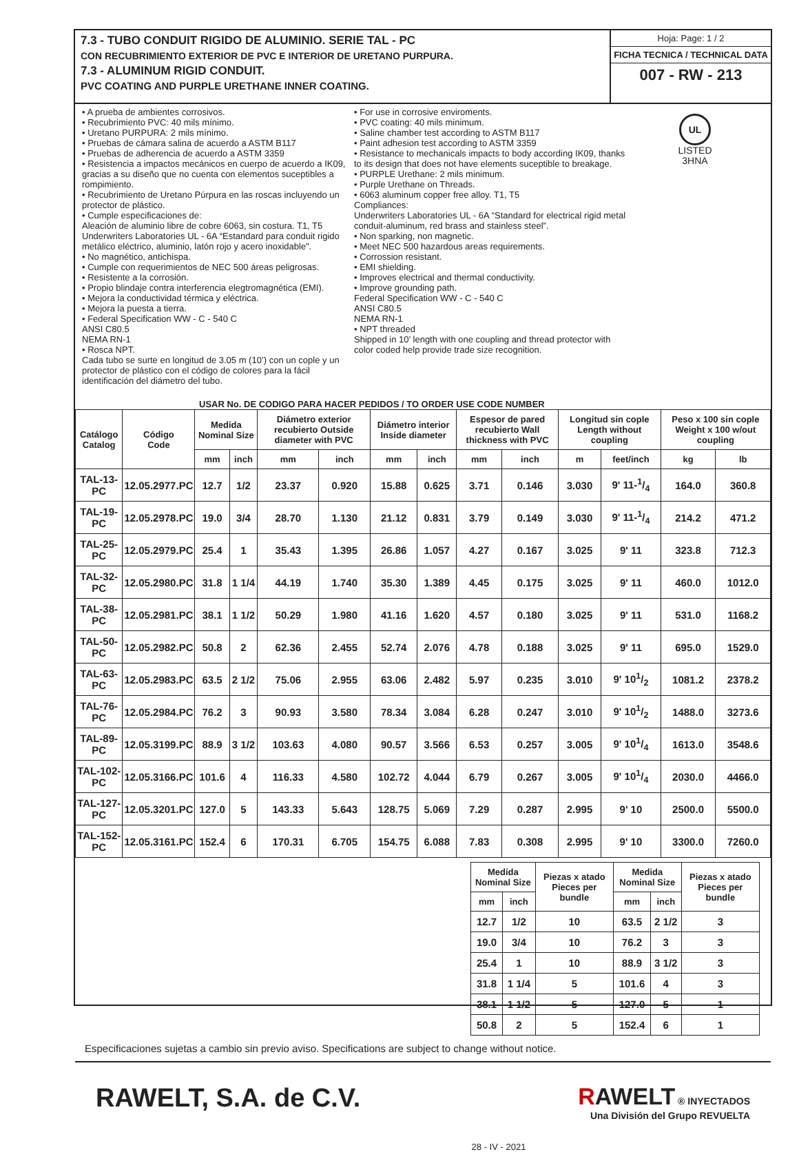7.3 - TUBO CONDUIT RIGIDO DE ALUMINIO. SERIE TAL - PC
CON RECUBRIMIENTO EXTERIOR DE PVC E INTERIOR DE URETANO PURPURA.
7.3 - ALUMINUM RIGID CONDUIT.
PVC COATING AND PURPLE URETHANE INNER COATING.
Hoja: Page: 1 / 2
FICHA TECNICA / TECHNICAL DATA
007 - RW - 213
• A prueba de ambientes corrosivos.
• Recubrimiento PVC: 40 mils mínimo.
• Uretano PURPURA: 2 mils mínimo.
• Pruebas de cámara salina de acuerdo a ASTM B117
• Pruebas de adherencia de acuerdo a ASTM 3359
• Resistencia a impactos mecánicos en cuerpo de acuerdo a IK09, gracias a su diseño que no cuenta con elementos suceptibles a rompimiento.
• Recubrimiento de Uretano Púrpura en las roscas incluyendo un protector de plástico.
• Cumple especificaciones de:
Aleación de aluminio libre de cobre 6063, sin costura. T1, T5
Underwriters Laboratories UL - 6A “Estandard para conduit rigido metálico eléctrico, aluminio, latón rojo y acero inoxidable”.
• No magnético, antichispa.
• Cumple con requerimientos de NEC 500 áreas peligrosas.
• Resistente a la corrosión.
• Propio blindaje contra interferencia elegtromagnética (EMI).
• Mejora la conductividad térmica y eléctrica.
• Mejora la puesta a tierra.
• Federal Specification WW - C - 540 C
ANSI C80.5
NEMA RN-1
• Rosca NPT.
Cada tubo se surte en longitud de 3.05 m (10’) con un cople y un protector de plástico con el código de colores para la fácil identificación del diámetro del tubo.
• For use in corrosive enviroments.
• PVC coating: 40 mils minimum.
• Saline chamber test according to ASTM B117
• Paint adhesion test according to ASTM 3359
• Resistance to mechanicals impacts to body according IK09, thanks to its design that does not have elements suceptible to breakage.
• PURPLE Urethane: 2 mils minimum.
• Purple Urethane on Threads.
• 6063 aluminum copper free alloy. T1, T5
Compliances:
Underwriters Laboratories UL - 6A “Standard for electrical rigid metal conduit-aluminum, red brass and stainless steel”.
• Non sparking, non magnetic.
• Meet NEC 500 hazardous areas requirements.
• Corrossion resistant.
• EMI shielding.
• Improves electrical and thermal conductivity.
• Improve grounding path.
Federal Specification WW - C - 540 C
ANSI C80.5
NEMA RN-1
• NPT threaded
Shipped in 10’ length with one coupling and thread protector with color coded help provide trade size recognition.
UL
LISTED
3HNA
USAR No. DE CODIGO PARA HACER PEDIDOS / TO ORDER USE CODE NUMBER
| Catálogo Catalog | Código Code | Medida Nominal Size | | Diámetro exterior recubierto Outside diameter with PVC | | Diámetro interior Inside diameter | | Espesor de pared recubierto Wall thickness with PVC | | Longitud sin cople Length without coupling | | Peso x 100 sin cople Weight x 100 w/out coupling | |
| --- | --- | --- | --- | --- | --- | --- | --- | --- | --- | --- | --- | --- | --- |
| | | mm | inch | mm | inch | mm | inch | mm | inch | m | feet/inch | kg | lb |
| TAL-13-PC | 12.05.2977.PC | 12.7 | 1/2 | 23.37 | 0.920 | 15.88 | 0.625 | 3.71 | 0.146 | 3.030 | 9' 11-1/4 | 164.0 | 360.8 |
| TAL-19-PC | 12.05.2978.PC | 19.0 | 3/4 | 28.70 | 1.130 | 21.12 | 0.831 | 3.79 | 0.149 | 3.030 | 9' 11-1/4 | 214.2 | 471.2 |
| TAL-25-PC | 12.05.2979.PC | 25.4 | 1 | 35.43 | 1.395 | 26.86 | 1.057 | 4.27 | 0.167 | 3.025 | 9' 11 | 323.8 | 712.3 |
| TAL-32-PC | 12.05.2980.PC | 31.8 | 1 1/4 | 44.19 | 1.740 | 35.30 | 1.389 | 4.45 | 0.175 | 3.025 | 9' 11 | 460.0 | 1012.0 |
| TAL-38-PC | 12.05.2981.PC | 38.1 | 1 1/2 | 50.29 | 1.980 | 41.16 | 1.620 | 4.57 | 0.180 | 3.025 | 9' 11 | 531.0 | 1168.2 |
| TAL-50-PC | 12.05.2982.PC | 50.8 | 2 | 62.36 | 2.455 | 52.74 | 2.076 | 4.78 | 0.188 | 3.025 | 9' 11 | 695.0 | 1529.0 |
| TAL-63-PC | 12.05.2983.PC | 63.5 | 2 1/2 | 75.06 | 2.955 | 63.06 | 2.482 | 5.97 | 0.235 | 3.010 | 9' 101/2 | 1081.2 | 2378.2 |
| TAL-76-PC | 12.05.2984.PC | 76.2 | 3 | 90.93 | 3.580 | 78.34 | 3.084 | 6.28 | 0.247 | 3.010 | 9' 101/2 | 1488.0 | 3273.6 |
| TAL-89-PC | 12.05.3199.PC | 88.9 | 3 1/2 | 103.63 | 4.080 | 90.57 | 3.566 | 6.53 | 0.257 | 3.005 | 9' 101/4 | 1613.0 | 3548.6 |
| TAL-102-PC | 12.05.3166.PC | 101.6 | 4 | 116.33 | 4.580 | 102.72 | 4.044 | 6.79 | 0.267 | 3.005 | 9' 101/4 | 2030.0 | 4466.0 |
| TAL-127-PC | 12.05.3201.PC | 127.0 | 5 | 143.33 | 5.643 | 128.75 | 5.069 | 7.29 | 0.287 | 2.995 | 9' 10 | 2500.0 | 5500.0 |
| TAL-152-PC | 12.05.3161.PC | 152.4 | 6 | 170.31 | 6.705 | 154.75 | 6.088 | 7.83 | 0.308 | 2.995 | 9' 10 | 3300.0 | 7260.0 |
| Medida Nominal Size | | Piezas x atado Pieces per bundle | Medida Nominal Size | | Piezas x atado Pieces per bundle |
| --- | --- | --- | --- | --- | --- |
| mm | inch | | mm | inch | |
| 12.7 | 1/2 | 10 | 63.5 | 2 1/2 | 3 |
| 19.0 | 3/4 | 10 | 76.2 | 3 | 3 |
| 25.4 | 1 | 10 | 88.9 | 3 1/2 | 3 |
| 31.8 | 1 1/4 | 5 | 101.6 | 4 | 3 |
| 38.1 | 1 1/2 | 5 | 127.0 | 5 | 1 |
| 50.8 | 2 | 5 | 152.4 | 6 | 1 |
Especificaciones sujetas a cambio sin previo aviso. Specifications are subject to change without notice.
RAWELT, S.A. de C.V. RAWELT ® INYECTADOS
Una División del Grupo REVUELTA
28 - IV - 2021